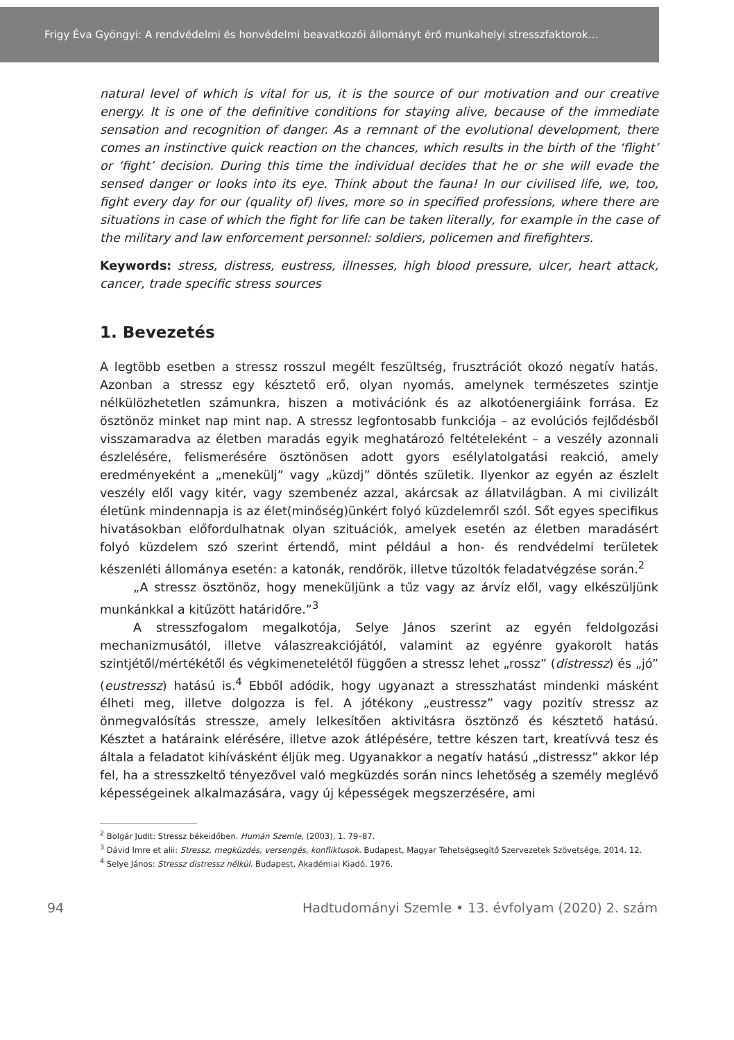Frigy Éva Gyöngyi: A rendvédelmi és honvédelmi beavatkozói állományt érő munkahelyi stresszfaktorok…
natural level of which is vital for us, it is the source of our motivation and our creative energy. It is one of the definitive conditions for staying alive, because of the immediate sensation and recognition of danger. As a remnant of the evolutional development, there comes an instinctive quick reaction on the chances, which results in the birth of the ‘flight’ or ‘fight’ decision. During this time the individual decides that he or she will evade the sensed danger or looks into its eye. Think about the fauna! In our civilised life, we, too, fight every day for our (quality of) lives, more so in specified professions, where there are situations in case of which the fight for life can be taken literally, for example in the case of the military and law enforcement personnel: soldiers, policemen and firefighters.
Keywords: stress, distress, eustress, illnesses, high blood pressure, ulcer, heart attack, cancer, trade specific stress sources
1. Bevezetés
A legtöbb esetben a stressz rosszul megélt feszültség, frusztrációt okozó negatív hatás. Azonban a stressz egy késztető erő, olyan nyomás, amelynek természetes szintje nélkülözhetetlen számunkra, hiszen a motivációnk és az alkotóenergiáink forrása. Ez ösztönöz minket nap mint nap. A stressz legfontosabb funkciója – az evolúciós fejlődésből visszamaradva az életben maradás egyik meghatározó feltételeként – a veszély azonnali észlelésére, felismerésére ösztönösen adott gyors esélylatolgatási reakció, amely eredményeként a „menekülj” vagy „küzdj” döntés születik. Ilyenkor az egyén az észlelt veszély elől vagy kitér, vagy szembenéz azzal, akárcsak az állatvilágban. A mi civilizált életünk mindennapja is az élet(minőség)ünkért folyó küzdelemről szól. Sőt egyes specifikus hivatásokban előfordulhatnak olyan szituációk, amelyek esetén az életben maradásért folyó küzdelem szó szerint értendő, mint például a hon- és rendvédelmi területek készenléti állománya esetén: a katonák, rendőrök, illetve tűzoltók feladatvégzése során.<sup>2</sup>
„A stressz ösztönöz, hogy meneküljünk a tűz vagy az árvíz elől, vagy elkészüljünk munkánkkal a kitűzött határidőre.”<sup>3</sup>
A stresszfogalom megalkotója, Selye János szerint az egyén feldolgozási mechanizmusától, illetve válaszreakciójától, valamint az egyénre gyakorolt hatás szintjétől/mértékétől és végkimenetelétől függően a stressz lehet „rossz” (distressz) és „jó” (eustressz) hatású is.<sup>4</sup> Ebből adódik, hogy ugyanazt a stresszhatást mindenki másként élheti meg, illetve dolgozza is fel. A jótékony „eustressz” vagy pozitív stressz az önmegvalósítás stressze, amely lelkesítően aktivitásra ösztönző és késztető hatású. Késztet a határaink elérésére, illetve azok átlépésére, tettre készen tart, kreatívvá tesz és általa a feladatot kihívásként éljük meg. Ugyanakkor a negatív hatású „distressz” akkor lép fel, ha a stresszkeltő tényezővel való megküzdés során nincs lehetőség a személy meglévő képességeinek alkalmazására, vagy új képességek megszerzésére, ami
<sup>2</sup> Bolgár Judit: Stressz békeidőben. Humán Szemle, (2003), 1. 79–87.
<sup>3</sup> Dávid Imre et alii: Stressz, megküzdés, versengés, konfliktusok. Budapest, Magyar Tehetségsegítő Szervezetek Szövetsége, 2014. 12.
<sup>4</sup> Selye János: Stressz distressz nélkül. Budapest, Akadémiai Kiadó, 1976.
94 Hadtudományi Szemle • 13. évfolyam (2020) 2. szám